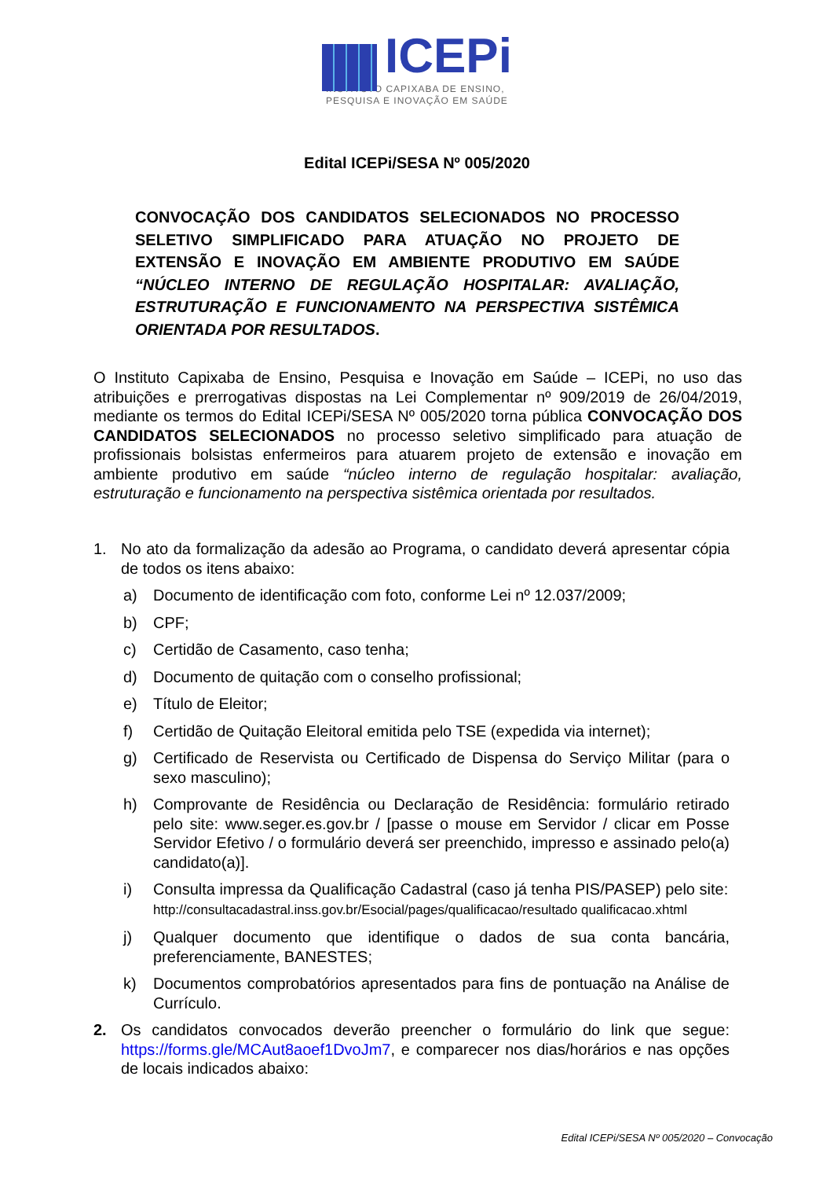ICEPi
INSTITUTO CAPIXABA DE ENSINO,
PESQUISA E INOVAÇÃO EM SAÚDE
Edital ICEPi/SESA Nº 005/2020
CONVOCAÇÃO DOS CANDIDATOS SELECIONADOS NO PROCESSO SELETIVO SIMPLIFICADO PARA ATUAÇÃO NO PROJETO DE EXTENSÃO E INOVAÇÃO EM AMBIENTE PRODUTIVO EM SAÚDE “NÚCLEO INTERNO DE REGULAÇÃO HOSPITALAR: AVALIAÇÃO, ESTRUTURAÇÃO E FUNCIONAMENTO NA PERSPECTIVA SISTÊMICA ORIENTADA POR RESULTADOS.
O Instituto Capixaba de Ensino, Pesquisa e Inovação em Saúde – ICEPi, no uso das atribuições e prerrogativas dispostas na Lei Complementar nº 909/2019 de 26/04/2019, mediante os termos do Edital ICEPi/SESA Nº 005/2020 torna pública CONVOCAÇÃO DOS CANDIDATOS SELECIONADOS no processo seletivo simplificado para atuação de profissionais bolsistas enfermeiros para atuarem projeto de extensão e inovação em ambiente produtivo em saúde “núcleo interno de regulação hospitalar: avaliação, estruturação e funcionamento na perspectiva sistêmica orientada por resultados.
1. No ato da formalização da adesão ao Programa, o candidato deverá apresentar cópia de todos os itens abaixo:
a) Documento de identificação com foto, conforme Lei nº 12.037/2009;
b) CPF;
c) Certidão de Casamento, caso tenha;
d) Documento de quitação com o conselho profissional;
e) Título de Eleitor;
f) Certidão de Quitação Eleitoral emitida pelo TSE (expedida via internet);
g) Certificado de Reservista ou Certificado de Dispensa do Serviço Militar (para o sexo masculino);
h) Comprovante de Residência ou Declaração de Residência: formulário retirado pelo site: www.seger.es.gov.br / [passe o mouse em Servidor / clicar em Posse Servidor Efetivo / o formulário deverá ser preenchido, impresso e assinado pelo(a) candidato(a)].
i) Consulta impressa da Qualificação Cadastral (caso já tenha PIS/PASEP) pelo site:
http://consultacadastral.inss.gov.br/Esocial/pages/qualificacao/resultado qualificacao.xhtml
j) Qualquer documento que identifique o dados de sua conta bancária, preferenciamente, BANESTES;
k) Documentos comprobatórios apresentados para fins de pontuação na Análise de Currículo.
2. Os candidatos convocados deverão preencher o formulário do link que segue: https://forms.gle/MCAut8aoef1DvoJm7, e comparecer nos dias/horários e nas opções de locais indicados abaixo:
Edital ICEPi/SESA Nº 005/2020 – Convocação